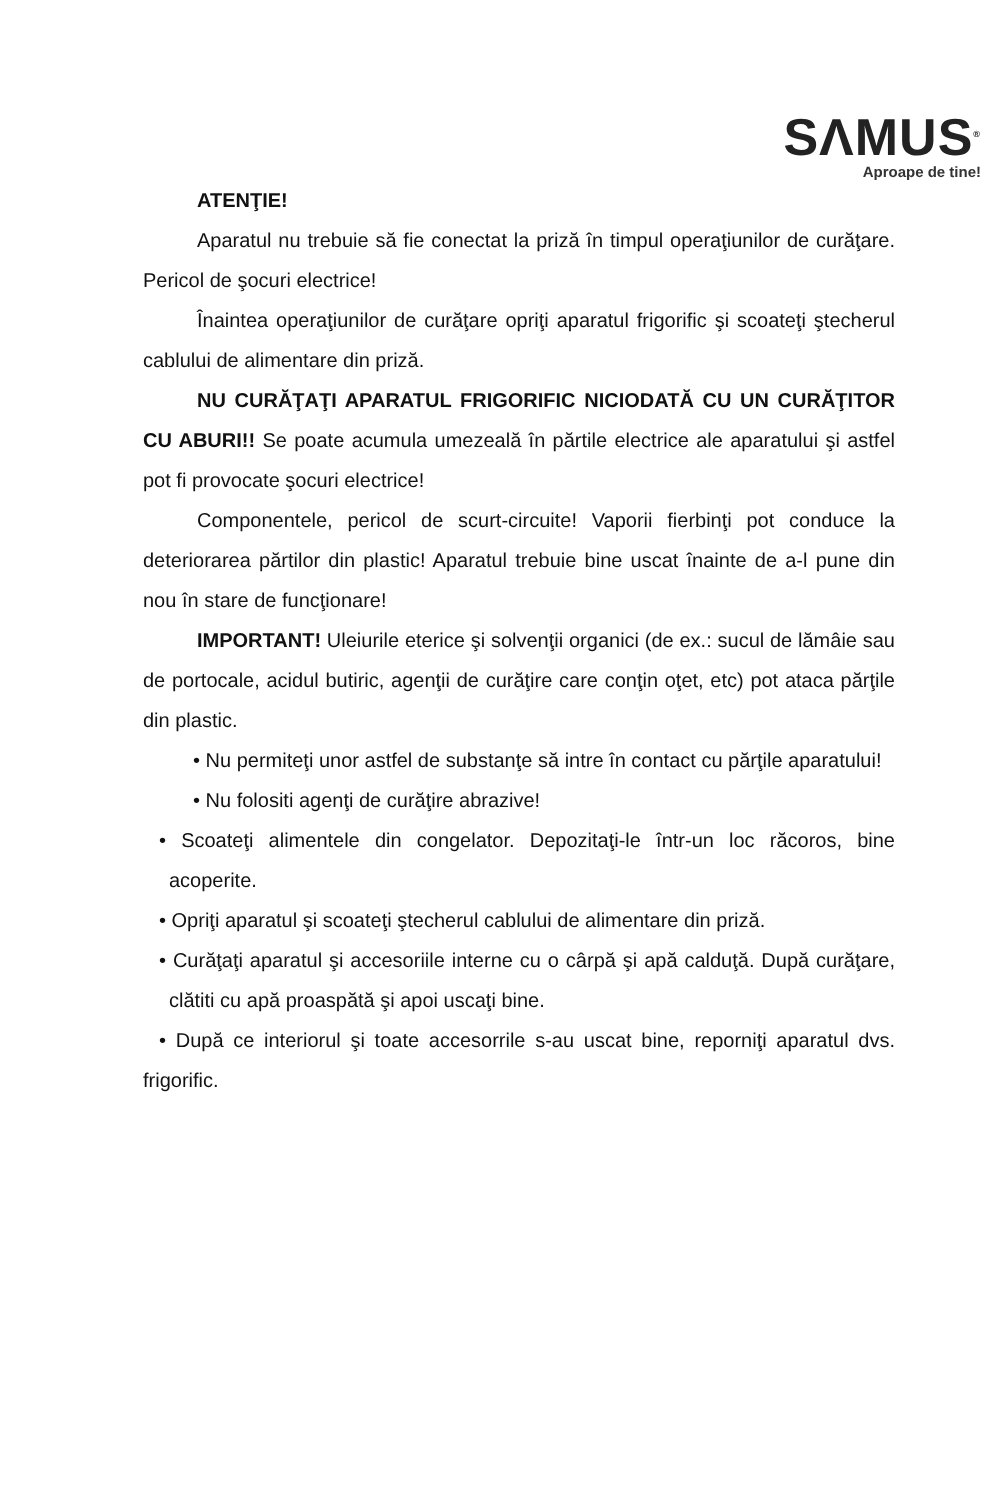SΛMUS<sup>®</sup>
Aproape de tine!
ATENŢIE!
Aparatul nu trebuie să fie conectat la priză în timpul operaţiunilor de curăţare. Pericol de şocuri electrice!
Înaintea operaţiunilor de curăţare opriţi aparatul frigorific şi scoateţi ştecherul cablului de alimentare din priză.
NU CURĂŢAŢI APARATUL FRIGORIFIC NICIODATĂ CU UN CURĂŢITOR CU ABURI!! Se poate acumula umezeală în părtile electrice ale aparatului şi astfel pot fi provocate şocuri electrice!
Componentele, pericol de scurt-circuite! Vaporii fierbinţi pot conduce la deteriorarea părtilor din plastic! Aparatul trebuie bine uscat înainte de a-l pune din nou în stare de funcţionare!
IMPORTANT! Uleiurile eterice şi solvenţii organici (de ex.: sucul de lămâie sau de portocale, acidul butiric, agenţii de curăţire care conţin oţet, etc) pot ataca părţile din plastic.
• Nu permiteţi unor astfel de substanţe să intre în contact cu părţile aparatului!
• Nu folositi agenţi de curăţire abrazive!
• Scoateţi alimentele din congelator. Depozitaţi-le într-un loc răcoros, bine acoperite.
• Opriţi aparatul şi scoateţi ştecherul cablului de alimentare din priză.
• Curăţaţi aparatul şi accesoriile interne cu o cârpă şi apă calduţă. După curăţare, clătiti cu apă proaspătă şi apoi uscaţi bine.
• După ce interiorul şi toate accesorrile s-au uscat bine, reporniţi aparatul dvs. frigorific.